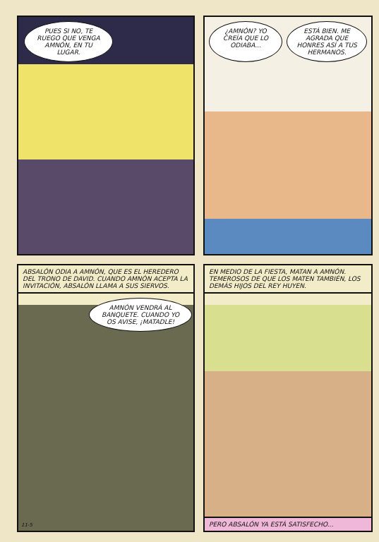PUES SI NO, TE RUEGO QUE VENGA AMNÓN, EN TU LUGAR.
¿AMNÓN? YO CREÍA QUE LO ODIABA...
ESTÁ BIEN. ME AGRADA QUE HONRES ASÍ A TUS HERMANOS.
ABSALÓN ODIA A AMNÓN, QUE ES EL HEREDERO DEL TRONO DE DAVID. CUANDO AMNÓN ACEPTA LA INVITACIÓN, ABSALÓN LLAMA A SUS SIERVOS.
AMNÓN VENDRÁ AL BANQUETE. CUANDO YO OS AVISE, ¡MATADLE!
11-5
EN MEDIO DE LA FIESTA, MATAN A AMNÓN. TEMEROSOS DE QUE LOS MATEN TAMBIÉN, LOS DEMÁS HIJOS DEL REY HUYEN.
PERO ABSALÓN YA ESTÁ SATISFECHO...